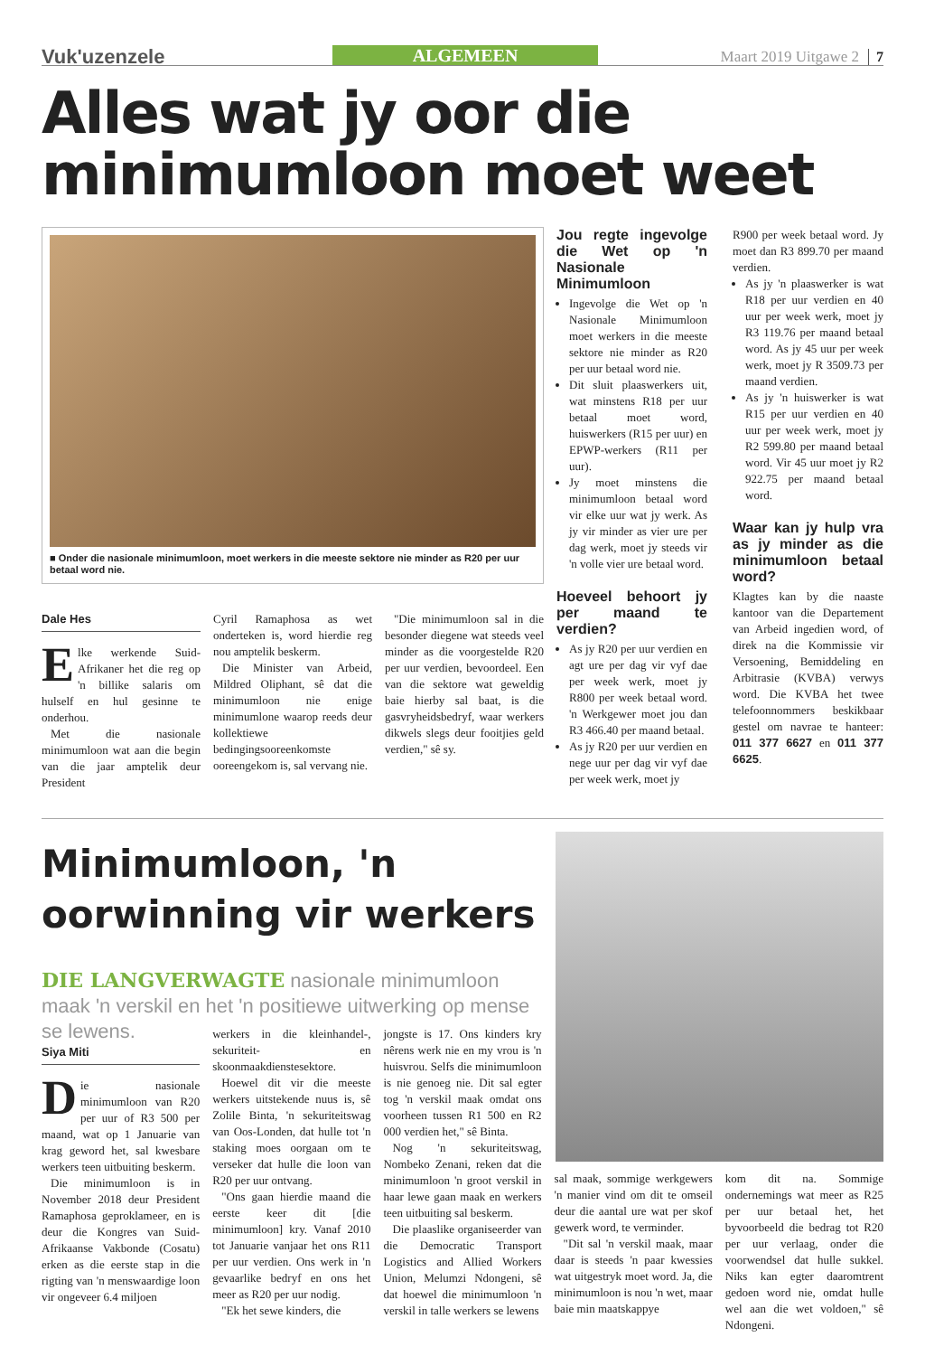Vuk'uzenzele
ALGEMEEN
Maart 2019 Uitgawe 2
7
Alles wat jy oor die minimumloon moet weet
■ Onder die nasionale minimumloon, moet werkers in die meeste sektore nie minder as R20 per uur betaal word nie.
Dale Hes
Elke werkende Suid-Afrikaner het die reg op 'n billike salaris om hulself en hul gesinne te onderhou.
Met die nasionale minimumloon wat aan die begin van die jaar amptelik deur President
Cyril Ramaphosa as wet onderteken is, word hierdie reg nou amptelik beskerm.
Die Minister van Arbeid, Mildred Oliphant, sê dat die minimumloon nie enige minimumlone waarop reeds deur kollektiewe bedingingsooreenkomste ooreengekom is, sal vervang nie.
"Die minimumloon sal in die besonder diegene wat steeds veel minder as die voorgestelde R20 per uur verdien, bevoordeel. Een van die sektore wat geweldig baie hierby sal baat, is die gasvryheidsbedryf, waar werkers dikwels slegs deur fooitjies geld verdien," sê sy.
Jou regte ingevolge die Wet op 'n Nasionale Minimumloon
Ingevolge die Wet op 'n Nasionale Minimumloon moet werkers in die meeste sektore nie minder as R20 per uur betaal word nie.
Dit sluit plaaswerkers uit, wat minstens R18 per uur betaal moet word, huiswerkers (R15 per uur) en EPWP-werkers (R11 per uur).
Jy moet minstens die minimumloon betaal word vir elke uur wat jy werk. As jy vir minder as vier ure per dag werk, moet jy steeds vir 'n volle vier ure betaal word.
Hoeveel behoort jy per maand te verdien?
As jy R20 per uur verdien en agt ure per dag vir vyf dae per week werk, moet jy R800 per week betaal word. 'n Werkgewer moet jou dan R3 466.40 per maand betaal.
As jy R20 per uur verdien en nege uur per dag vir vyf dae per week werk, moet jy
R900 per week betaal word. Jy moet dan R3 899.70 per maand verdien.
As jy 'n plaaswerker is wat R18 per uur verdien en 40 uur per week werk, moet jy R3 119.76 per maand betaal word. As jy 45 uur per week werk, moet jy R 3509.73 per maand verdien.
As jy 'n huiswerker is wat R15 per uur verdien en 40 uur per week werk, moet jy R2 599.80 per maand betaal word. Vir 45 uur moet jy R2 922.75 per maand betaal word.
Waar kan jy hulp vra as jy minder as die minimumloon betaal word?
Klagtes kan by die naaste kantoor van die Departement van Arbeid ingedien word, of direk na die Kommissie vir Versoening, Bemiddeling en Arbitrasie (KVBA) verwys word. Die KVBA het twee telefoonnommers beskikbaar gestel om navrae te hanteer: 011 377 6627 en 011 377 6625.
Minimumloon, 'n oorwinning vir werkers
DIE LANGVERWAGTE nasionale minimumloon maak 'n verskil en het 'n positiewe uitwerking op mense se lewens.
Siya Miti
Die nasionale minimumloon van R20 per uur of R3 500 per maand, wat op 1 Januarie van krag geword het, sal kwesbare werkers teen uitbuiting beskerm.
Die minimumloon is in November 2018 deur President Ramaphosa geproklameer, en is deur die Kongres van Suid-Afrikaanse Vakbonde (Cosatu) erken as die eerste stap in die rigting van 'n menswaardige loon vir ongeveer 6.4 miljoen
werkers in die kleinhandel-, sekuriteit- en skoonmaakdienstesektore.
Hoewel dit vir die meeste werkers uitstekende nuus is, sê Zolile Binta, 'n sekuriteitswag van Oos-Londen, dat hulle tot 'n staking moes oorgaan om te verseker dat hulle die loon van R20 per uur ontvang.
"Ons gaan hierdie maand die eerste keer dit [die minimumloon] kry. Vanaf 2010 tot Januarie vanjaar het ons R11 per uur verdien. Ons werk in 'n gevaarlike bedryf en ons het meer as R20 per uur nodig.
"Ek het sewe kinders, die
jongste is 17. Ons kinders kry nêrens werk nie en my vrou is 'n huisvrou. Selfs die minimumloon is nie genoeg nie. Dit sal egter tog 'n verskil maak omdat ons voorheen tussen R1 500 en R2 000 verdien het," sê Binta.
Nog 'n sekuriteitswag, Nombeko Zenani, reken dat die minimumloon 'n groot verskil in haar lewe gaan maak en werkers teen uitbuiting sal beskerm.
Die plaaslike organiseerder van die Democratic Transport Logistics and Allied Workers Union, Melumzi Ndongeni, sê dat hoewel die minimumloon 'n verskil in talle werkers se lewens
sal maak, sommige werkgewers 'n manier vind om dit te omseil deur die aantal ure wat per skof gewerk word, te verminder.
"Dit sal 'n verskil maak, maar daar is steeds 'n paar kwessies wat uitgestryk moet word. Ja, die minimumloon is nou 'n wet, maar baie min maatskappye
kom dit na. Sommige ondernemings wat meer as R25 per uur betaal het, het byvoorbeeld die bedrag tot R20 per uur verlaag, onder die voorwendsel dat hulle sukkel. Niks kan egter daaromtrent gedoen word nie, omdat hulle wel aan die wet voldoen," sê Ndongeni.